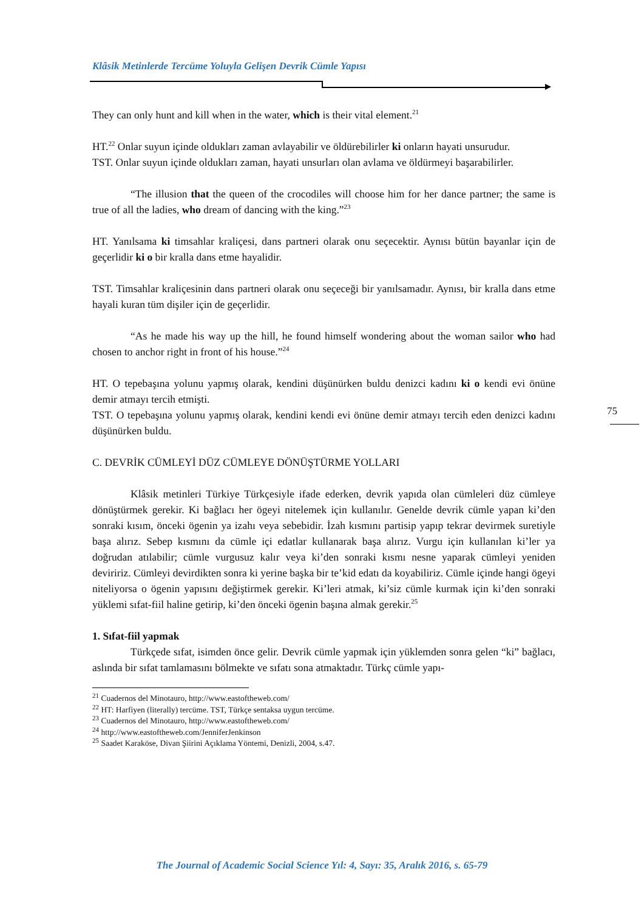Klâsik Metinlerde Tercüme Yoluyla Gelişen Devrik Cümle Yapısı
They can only hunt and kill when in the water, which is their vital element.<sup>21</sup>
HT.<sup>22</sup> Onlar suyun içinde oldukları zaman avlayabilir ve öldürebilirler ki onların hayati unsurudur.
TST. Onlar suyun içinde oldukları zaman, hayati unsurları olan avlama ve öldürmeyi başarabilirler.
“The illusion that the queen of the crocodiles will choose him for her dance partner; the same is true of all the ladies, who dream of dancing with the king.”<sup>23</sup>
HT. Yanılsama ki timsahlar kraliçesi, dans partneri olarak onu seçecektir. Aynısı bütün bayanlar için de geçerlidir ki o bir kralla dans etme hayalidir.
TST. Timsahlar kraliçesinin dans partneri olarak onu seçeceği bir yanılsamadır. Aynısı, bir kralla dans etme hayali kuran tüm dişiler için de geçerlidir.
“As he made his way up the hill, he found himself wondering about the woman sailor who had chosen to anchor right in front of his house.”<sup>24</sup>
HT. O tepebaşına yolunu yapmış olarak, kendini düşünürken buldu denizci kadını ki o kendi evi önüne demir atmayı tercih etmişti.
TST. O tepebaşına yolunu yapmış olarak, kendini kendi evi önüne demir atmayı tercih eden denizci kadını düşünürken buldu.
C. DEVRİK CÜMLEYİ DÜZ CÜMLEYE DÖNÜŞTÜRME YOLLARI
Klâsik metinleri Türkiye Türkçesiyle ifade ederken, devrik yapıda olan cümleleri düz cümleye dönüştürmek gerekir. Ki bağlacı her ögeyi nitelemek için kullanılır. Genelde devrik cümle yapan ki’den sonraki kısım, önceki ögenin ya izahı veya sebebidir. İzah kısmını partisip yapıp tekrar devirmek suretiyle başa alırız. Sebep kısmını da cümle içi edatlar kullanarak başa alırız. Vurgu için kullanılan ki’ler ya doğrudan atılabilir; cümle vurgusuz kalır veya ki’den sonraki kısmı nesne yaparak cümleyi yeniden deviririz. Cümleyi devirdikten sonra ki yerine başka bir te’kid edatı da koyabiliriz. Cümle içinde hangi ögeyi niteliyorsa o ögenin yapısını değiştirmek gerekir. Ki’leri atmak, ki’siz cümle kurmak için ki’den sonraki yüklemi sıfat-fiil haline getirip, ki’den önceki ögenin başına almak gerekir.<sup>25</sup>
1. Sıfat-fiil yapmak
Türkçede sıfat, isimden önce gelir. Devrik cümle yapmak için yüklemden sonra gelen “ki” bağlacı, aslında bir sıfat tamlamasını bölmekte ve sıfatı sona atmaktadır. Türkç cümle yapı-
<sup>21</sup> Cuadernos del Minotauro, http://www.eastoftheweb.com/
<sup>22</sup> HT: Harfiyen (literally) tercüme. TST, Türkçe sentaksa uygun tercüme.
<sup>23</sup> Cuadernos del Minotauro, http://www.eastoftheweb.com/
<sup>24</sup> http://www.eastoftheweb.com/JenniferJenkinson
<sup>25</sup> Saadet Karaköse, Divan Şiirini Açıklama Yöntemi, Denizli, 2004, s.47.
75
The Journal of Academic Social Science Yıl: 4, Sayı: 35, Aralık 2016, s. 65-79